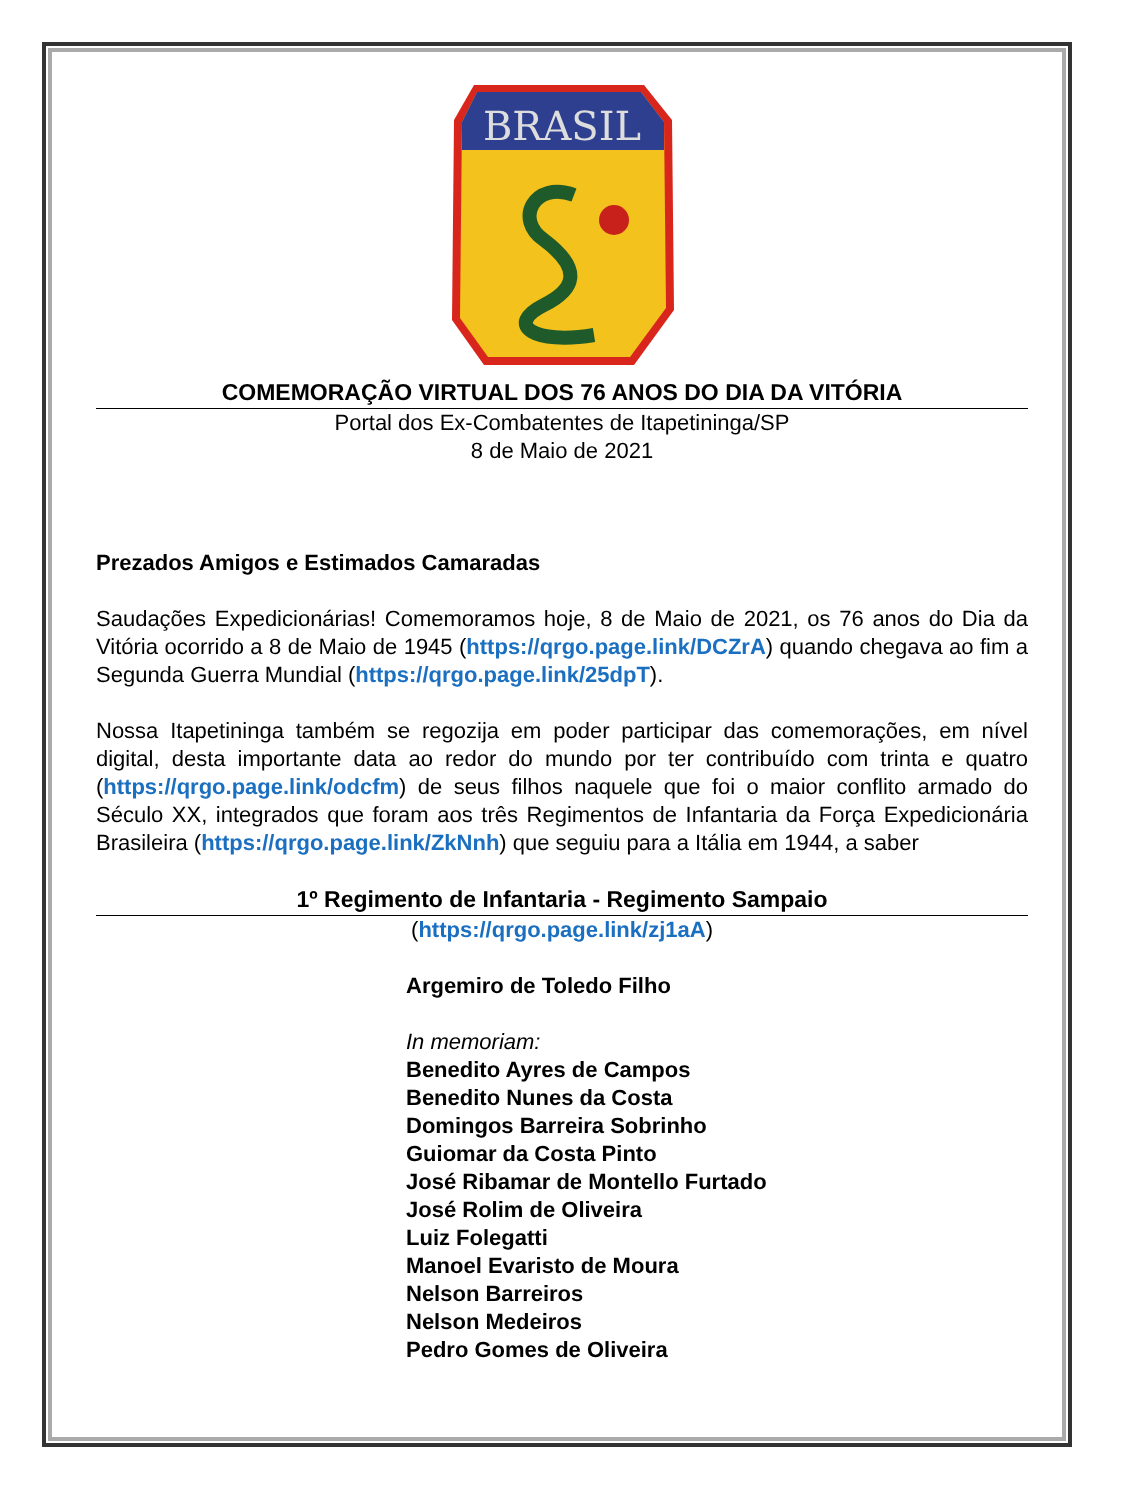BRASIL
COMEMORAÇÃO VIRTUAL DOS 76 ANOS DO DIA DA VITÓRIA
Portal dos Ex-Combatentes de Itapetininga/SP
8 de Maio de 2021
Prezados Amigos e Estimados Camaradas
Saudações Expedicionárias! Comemoramos hoje, 8 de Maio de 2021, os 76 anos do Dia da Vitória ocorrido a 8 de Maio de 1945 (https://qrgo.page.link/DCZrA) quando chegava ao fim a Segunda Guerra Mundial (https://qrgo.page.link/25dpT).
Nossa Itapetininga também se regozija em poder participar das comemorações, em nível digital, desta importante data ao redor do mundo por ter contribuído com trinta e quatro (https://qrgo.page.link/odcfm) de seus filhos naquele que foi o maior conflito armado do Século XX, integrados que foram aos três Regimentos de Infantaria da Força Expedicionária Brasileira (https://qrgo.page.link/ZkNnh) que seguiu para a Itália em 1944, a saber
1º Regimento de Infantaria - Regimento Sampaio
(https://qrgo.page.link/zj1aA)
Argemiro de Toledo Filho
In memoriam:
Benedito Ayres de Campos
Benedito Nunes da Costa
Domingos Barreira Sobrinho
Guiomar da Costa Pinto
José Ribamar de Montello Furtado
José Rolim de Oliveira
Luiz Folegatti
Manoel Evaristo de Moura
Nelson Barreiros
Nelson Medeiros
Pedro Gomes de Oliveira